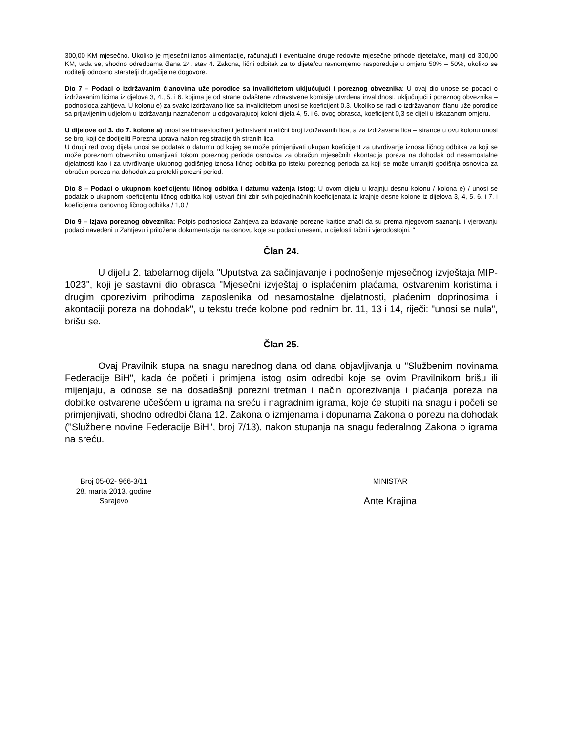300,00 KM mjesečno. Ukoliko je mjesečni iznos alimentacije, računajući i eventualne druge redovite mjesečne prihode djeteta/ce, manji od 300,00 KM, tada se, shodno odredbama člana 24. stav 4. Zakona, lični odbitak za to dijete/cu ravnomjerno raspoređuje u omjeru 50% – 50%, ukoliko se roditelji odnosno staratelji drugačije ne dogovore.
Dio 7 – Podaci o izdržavanim članovima uže porodice sa invaliditetom uključujući i poreznog obveznika: U ovaj dio unose se podaci o izdržavanim licima iz djelova 3, 4., 5. i 6. kojima je od strane ovlaštene zdravstvene komisije utvrđena invalidnost, uključujući i poreznog obveznika – podnosioca zahtjeva. U kolonu e) za svako izdržavano lice sa invaliditetom unosi se koeficijent 0,3. Ukoliko se radi o izdržavanom članu uže porodice sa prijavljenim udjelom u izdržavanju naznačenom u odgovarajućoj koloni dijela 4, 5. i 6. ovog obrasca, koeficijent 0,3 se dijeli u iskazanom omjeru.
U dijelove od 3. do 7. kolone a) unosi se trinaestocifreni jedinstveni matični broj izdržavanih lica, a za izdržavana lica – strance u ovu kolonu unosi se broj koji će dodijeliti Porezna uprava nakon registracije tih stranih lica.
U drugi red ovog dijela unosi se podatak o datumu od kojeg se može primjenjivati ukupan koeficijent za utvrđivanje iznosa ličnog odbitka za koji se može poreznom obvezniku umanjivati tokom poreznog perioda osnovica za obračun mjesečnih akontacija poreza na dohodak od nesamostalne djelatnosti kao i za utvrđivanje ukupnog godišnjeg iznosa ličnog odbitka po isteku poreznog perioda za koji se može umanjiti godišnja osnovica za obračun poreza na dohodak za protekli porezni period.
Dio 8 – Podaci o ukupnom koeficijentu ličnog odbitka i datumu važenja istog: U ovom dijelu u krajnju desnu kolonu / kolona e) / unosi se podatak o ukupnom koeficijentu ličnog odbitka koji ustvari čini zbir svih pojedinačnih koeficijenata iz krajnje desne kolone iz dijelova 3, 4, 5, 6. i 7. i koeficijenta osnovnog ličnog odbitka / 1,0 /
Dio 9 – Izjava poreznog obveznika: Potpis podnosioca Zahtjeva za izdavanje porezne kartice znači da su prema njegovom saznanju i vjerovanju podaci navedeni u Zahtjevu i priložena dokumentacija na osnovu koje su podaci uneseni, u cijelosti tačni i vjerodostojni. ''
Član 24.
U dijelu 2. tabelarnog dijela "Uputstva za sačinjavanje i podnošenje mjesečnog izvještaja MIP-1023'', koji je sastavni dio obrasca "Mjesečni izvještaj o isplaćenim plaćama, ostvarenim koristima i drugim oporezivim prihodima zaposlenika od nesamostalne djelatnosti, plaćenim doprinosima i akontaciji poreza na dohodak", u tekstu treće kolone pod rednim br. 11, 13 i 14, riječi: "unosi se nula", brišu se.
Član 25.
Ovaj Pravilnik stupa na snagu narednog dana od dana objavljivanja u ''Službenim novinama Federacije BiH", kada će početi i primjena istog osim odredbi koje se ovim Pravilnikom brišu ili mijenjaju, a odnose se na dosadašnji porezni tretman i način oporezivanja i plaćanja poreza na dobitke ostvarene učešćem u igrama na sreću i nagradnim igrama, koje će stupiti na snagu i početi se primjenjivati, shodno odredbi člana 12. Zakona o izmjenama i dopunama Zakona o porezu na dohodak (''Službene novine Federacije BiH'', broj 7/13), nakon stupanja na snagu federalnog Zakona o igrama na sreću.
Broj 05-02- 966-3/11
28. marta 2013. godine
Sarajevo
MINISTAR
Ante Krajina